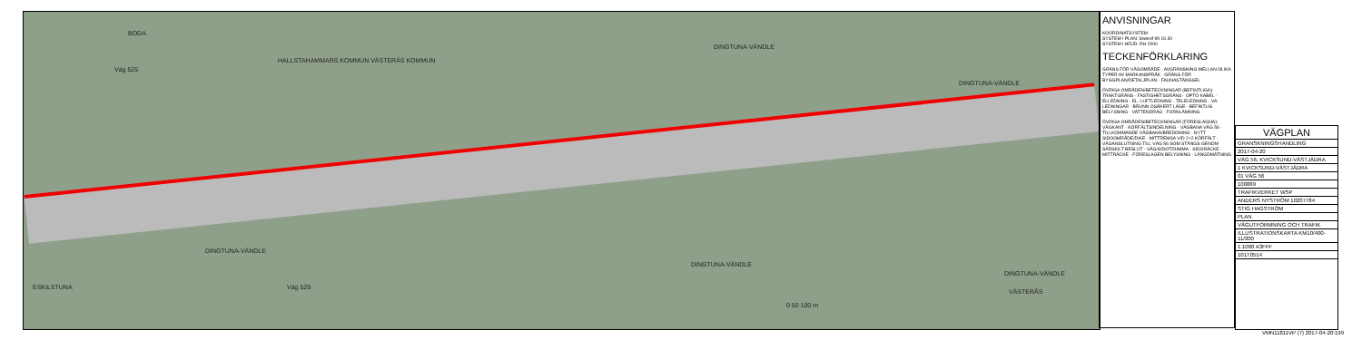BODA
DINGTUNA-VÄNDLE
DINGTUNA-VÄNDLE
DINGTUNA-VÄNDLE
DINGTUNA-VÄNDLE
DINGTUNA-VÄNDLE
ESKILSTUNA
VÄSTERÅS
HALLSTAHAMMARS KOMMUN VÄSTERÅS KOMMUN
Väg 529
Väg 525
0 50 100 m
ANVISNINGAR
KOORDINATSYSTEM
SYSTEM I PLAN: Sweref 99 16 30
SYSTEM I HÖJD: RH 2000
TECKENFÖRKLARING
GRÄNS FÖR VÄGOMRÅDE · AVGRÄNSNING MELLAN OLIKA TYPER AV MARKANSPRÅK · GRÄNS FÖR BYGGPLAN/DETALJPLAN · FAUNASTÄNGSEL
ÖVRIGA OMRÅDEN/BETECKNINGAR (BEFINTLIGA): TRAKTGRÄNS · FASTIGHETSGRÄNS · OPTO KABEL · ELLEDNING · EL. LUFTLEDNING · TELELEDNING · VA-LEDNINGAR · BRUNN OSÄKERT LÄGE · BEFINTLIG BELYSNING · VATTENDRAG · FORNLÄMNING
ÖVRIGA OMRÅDEN/BETECKNINGAR (FÖRESLAGNA): VÄGKANT · KÖRFÄLTSINDELNING · VÄGBANA VÄG 56 · TILLKOMMANDE VÄGBANA/BREDDNING · NYTT SIDOOMRÅDE/DIKE · MITTREMSA VID 2+2 KÖRFÄLT · VÄGANSLUTNING TILL VÄG 56 SOM STÄNGS GENOM SÄRSKILT BESLUT · VÄG/SIDOTRUMMA · SIDORÄCKE · MITTRÄCKE · FÖRESLAGEN BELYSNING · LÄNGDMÄTNING
VÄGPLAN
GRANSKNINGSHANDLING
2017-04-20
VÄG 56, KVICKSUND-VÄSTJÄDRA
1 KVICKSUND-VÄSTJÄDRA
01 VÄG 56
100889
TRAFIKVERKET WSP
ANDERS NYSTRÖM 10207784
STIG HAGSTRÖM
PLAN
VÄGUTFORMNING OCH TRAFIK
ILLUSTRATIONSKARTA KM10/400-11/200
1:1000 A3FFF
101T0514
VMN11811VP (7) 2017-04-20:199